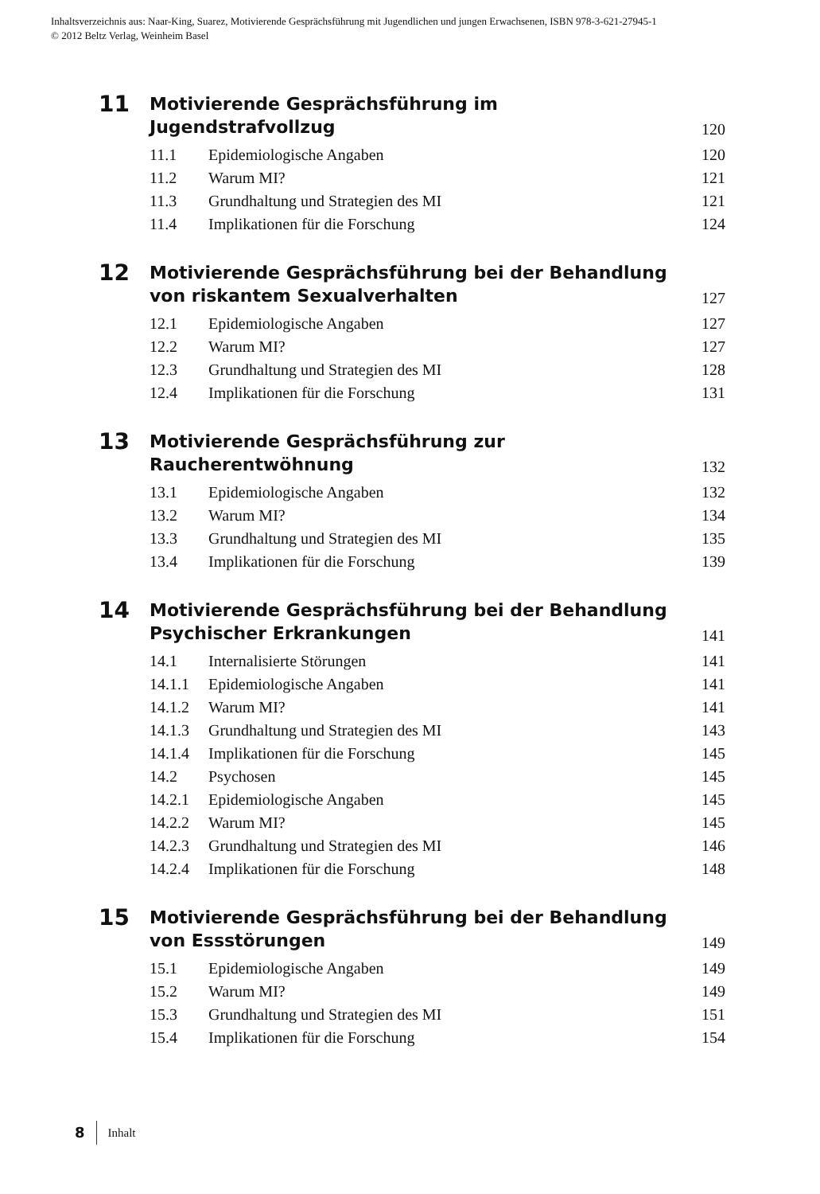Inhaltsverzeichnis aus: Naar-King, Suarez, Motivierende Gesprächsführung mit Jugendlichen und jungen Erwachsenen, ISBN 978-3-621-27945-1
© 2012 Beltz Verlag, Weinheim Basel
11
Motivierende Gesprächsführung im Jugendstrafvollzug
120
11.1 Epidemiologische Angaben 120
11.2 Warum MI? 121
11.3 Grundhaltung und Strategien des MI 121
11.4 Implikationen für die Forschung 124
12
Motivierende Gesprächsführung bei der Behandlung
von riskantem Sexualverhalten
127
12.1 Epidemiologische Angaben 127
12.2 Warum MI? 127
12.3 Grundhaltung und Strategien des MI 128
12.4 Implikationen für die Forschung 131
13
Motivierende Gesprächsführung zur Raucherentwöhnung
132
13.1 Epidemiologische Angaben 132
13.2 Warum MI? 134
13.3 Grundhaltung und Strategien des MI 135
13.4 Implikationen für die Forschung 139
14
Motivierende Gesprächsführung bei der Behandlung
Psychischer Erkrankungen
141
14.1 Internalisierte Störungen 141
14.1.1 Epidemiologische Angaben 141
14.1.2 Warum MI? 141
14.1.3 Grundhaltung und Strategien des MI 143
14.1.4 Implikationen für die Forschung 145
14.2 Psychosen 145
14.2.1 Epidemiologische Angaben 145
14.2.2 Warum MI? 145
14.2.3 Grundhaltung und Strategien des MI 146
14.2.4 Implikationen für die Forschung 148
15
Motivierende Gesprächsführung bei der Behandlung
von Essstörungen
149
15.1 Epidemiologische Angaben 149
15.2 Warum MI? 149
15.3 Grundhaltung und Strategien des MI 151
15.4 Implikationen für die Forschung 154
8 Inhalt